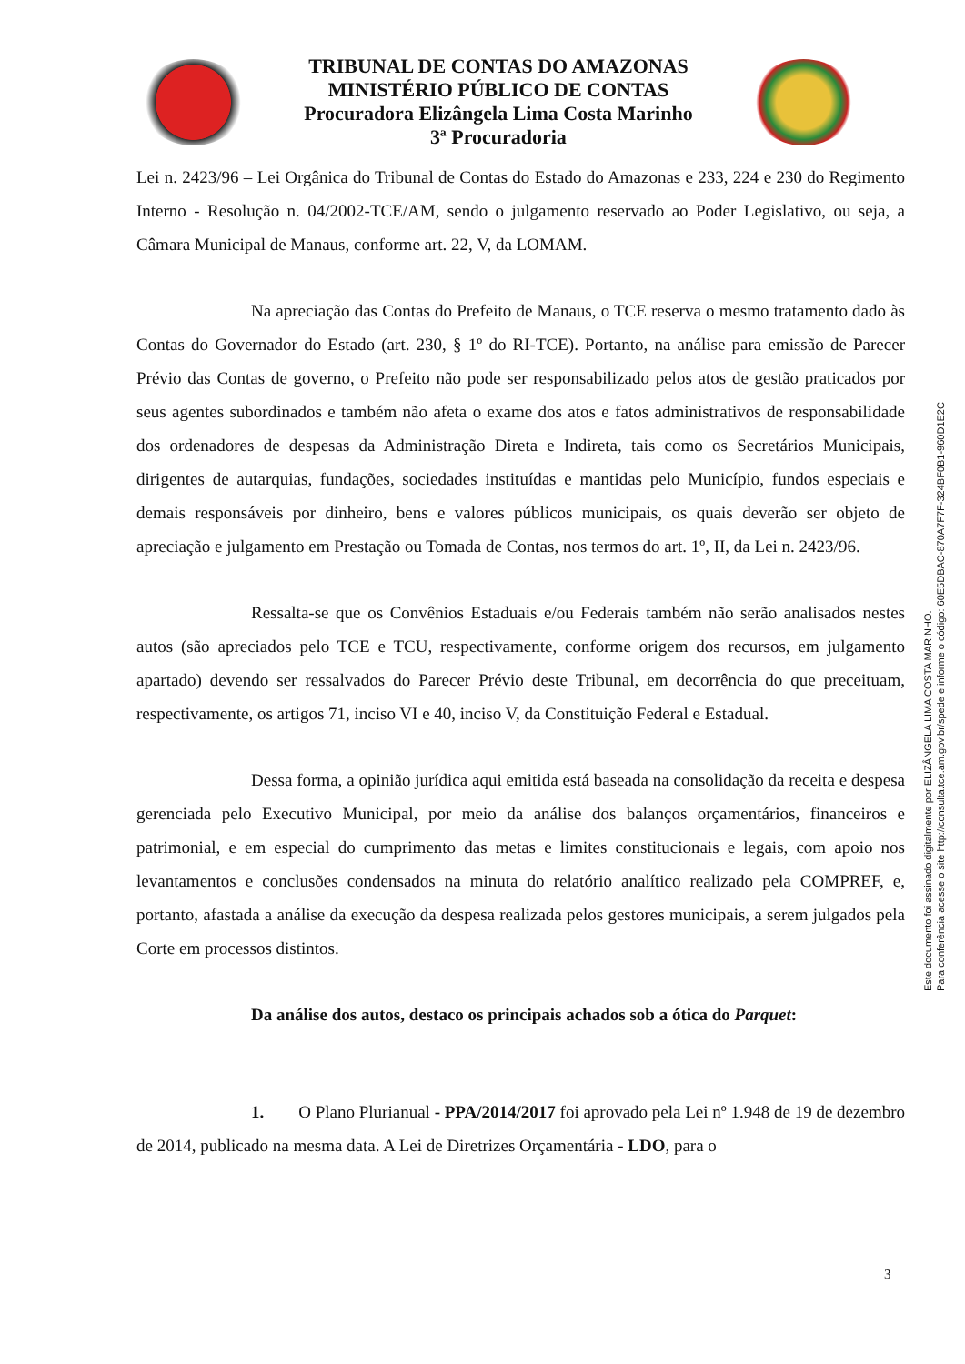TRIBUNAL DE CONTAS DO AMAZONAS
MINISTÉRIO PÚBLICO DE CONTAS
Procuradora Elizângela Lima Costa Marinho
3ª Procuradoria
Lei n. 2423/96 – Lei Orgânica do Tribunal de Contas do Estado do Amazonas e 233, 224 e 230 do Regimento Interno - Resolução n. 04/2002-TCE/AM, sendo o julgamento reservado ao Poder Legislativo, ou seja, a Câmara Municipal de Manaus, conforme art. 22, V, da LOMAM.
Na apreciação das Contas do Prefeito de Manaus, o TCE reserva o mesmo tratamento dado às Contas do Governador do Estado (art. 230, § 1º do RI-TCE). Portanto, na análise para emissão de Parecer Prévio das Contas de governo, o Prefeito não pode ser responsabilizado pelos atos de gestão praticados por seus agentes subordinados e também não afeta o exame dos atos e fatos administrativos de responsabilidade dos ordenadores de despesas da Administração Direta e Indireta, tais como os Secretários Municipais, dirigentes de autarquias, fundações, sociedades instituídas e mantidas pelo Município, fundos especiais e demais responsáveis por dinheiro, bens e valores públicos municipais, os quais deverão ser objeto de apreciação e julgamento em Prestação ou Tomada de Contas, nos termos do art. 1º, II, da Lei n. 2423/96.
Ressalta-se que os Convênios Estaduais e/ou Federais também não serão analisados nestes autos (são apreciados pelo TCE e TCU, respectivamente, conforme origem dos recursos, em julgamento apartado) devendo ser ressalvados do Parecer Prévio deste Tribunal, em decorrência do que preceituam, respectivamente, os artigos 71, inciso VI e 40, inciso V, da Constituição Federal e Estadual.
Dessa forma, a opinião jurídica aqui emitida está baseada na consolidação da receita e despesa gerenciada pelo Executivo Municipal, por meio da análise dos balanços orçamentários, financeiros e patrimonial, e em especial do cumprimento das metas e limites constitucionais e legais, com apoio nos levantamentos e conclusões condensados na minuta do relatório analítico realizado pela COMPREF, e, portanto, afastada a análise da execução da despesa realizada pelos gestores municipais, a serem julgados pela Corte em processos distintos.
Da análise dos autos, destaco os principais achados sob a ótica do Parquet:
1. O Plano Plurianual - PPA/2014/2017 foi aprovado pela Lei nº 1.948 de 19 de dezembro de 2014, publicado na mesma data. A Lei de Diretrizes Orçamentária - LDO, para o
3
Este documento foi assinado digitalmente por ELIZÂNGELA LIMA COSTA MARINHO.
Para conferência acesse o site http://consulta.tce.am.gov.br/spede e informe o código: 60E5DBAC-870A7F7F-324BF0B1-960D1E2C